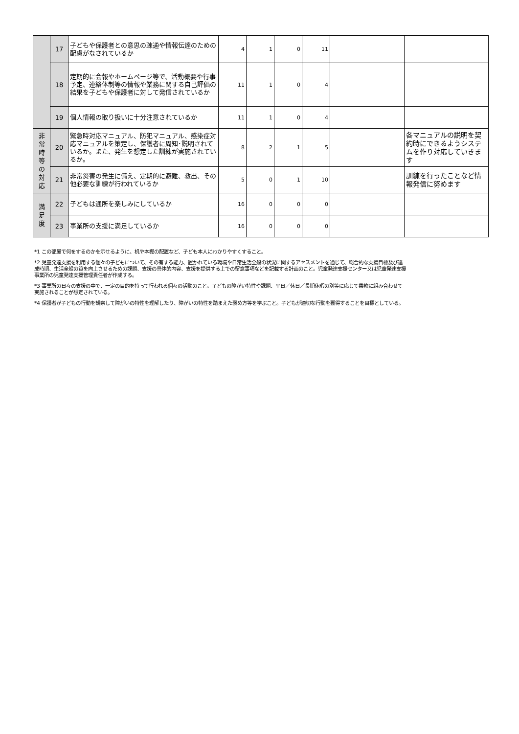| | 17 | 子どもや保護者との意思の疎通や情報伝達のための配慮がなされているか | 4 | 1 | 0 | 11 | | |
| | 18 | 定期的に会報やホームページ等で、活動概要や行事予定、連絡体制等の情報や業務に関する自己評価の結果を子どもや保護者に対して発信されているか | 11 | 1 | 0 | 4 | | |
| | 19 | 個人情報の取り扱いに十分注意されているか | 11 | 1 | 0 | 4 | | |
| 非 常 時 等 の 対 応 | 20 | 緊急時対応マニュアル、防犯マニュアル、感染症対応マニュアルを策定し、保護者に周知･説明されているか。また、発生を想定した訓練が実施されているか。 | 8 | 2 | 1 | 5 | | 各マニュアルの説明を契約時にできるようシステムを作り対応していきます |
| | 21 | 非常災害の発生に備え、定期的に避難、救出、その他必要な訓練が行われているか | 5 | 0 | 1 | 10 | | 訓練を行ったことなど情報発信に努めます |
| 満 足 度 | 22 | 子どもは通所を楽しみにしているか | 16 | 0 | 0 | 0 | | |
| | 23 | 事業所の支援に満足しているか | 16 | 0 | 0 | 0 | | |
*1 この部屋で何をするのかを示せるように、机や本棚の配置など、子ども本人にわかりやすくすること。
*2 児童発達支援を利用する個々の子どもについて、その有する能力、置かれている環境や日常生活全般の状況に関するアセスメントを通じて、総合的な支援目標及び達成時期、生活全般の質を向上させるための課題、支援の具体的内容、支援を提供する上での留意事項などを記載する計画のこと。児童発達支援センター又は児童発達支援事業所の児童発達支援管理責任者が作成する。
*3 事業所の日々の支援の中で、一定の目的を持って行われる個々の活動のこと。子どもの障がい特性や課題、平日／休日／長期休暇の別等に応じて柔軟に組み合わせて実施されることが想定されている。
*4 保護者が子どもの行動を観察して障がいの特性を理解したり、障がいの特性を踏まえた褒め方等を学ぶこと。子どもが適切な行動を獲得することを目標としている。